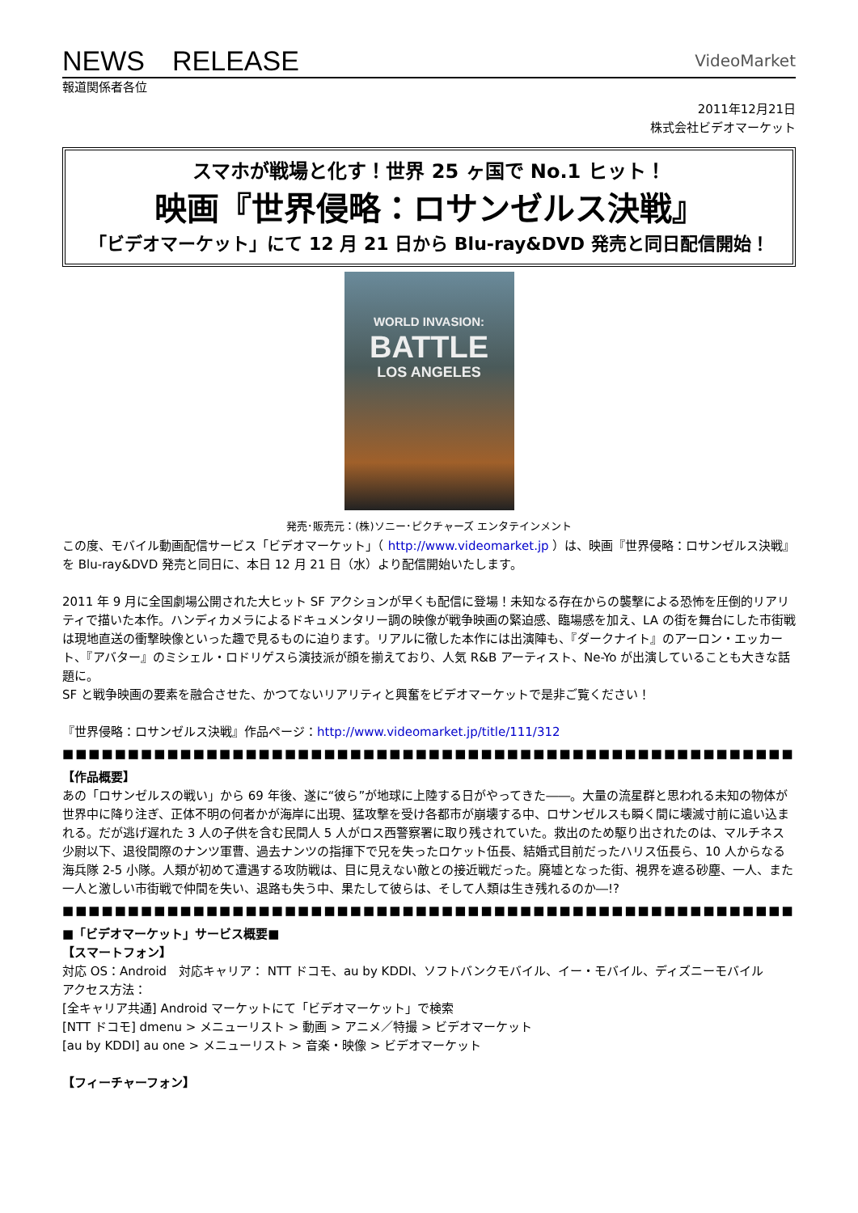NEWS　RELEASE
VideoMarket
報道関係者各位
2011年12月21日
株式会社ビデオマーケット
スマホが戦場と化す！世界 25 ヶ国で No.1 ヒット！
映画『世界侵略：ロサンゼルス決戦』
「ビデオマーケット」にて 12 月 21 日から Blu-ray&DVD 発売と同日配信開始！
WORLD INVASION:
BATTLE
LOS ANGELES
発売･販売元：(株)ソニー･ピクチャーズ エンタテインメント
この度、モバイル動画配信サービス「ビデオマーケット」（ http://www.videomarket.jp ）は、映画『世界侵略：ロサンゼルス決戦』を Blu-ray&DVD 発売と同日に、本日 12 月 21 日（水）より配信開始いたします。
2011 年 9 月に全国劇場公開された大ヒット SF アクションが早くも配信に登場！未知なる存在からの襲撃による恐怖を圧倒的リアリティで描いた本作。ハンディカメラによるドキュメンタリー調の映像が戦争映画の緊迫感、臨場感を加え、LA の街を舞台にした市街戦は現地直送の衝撃映像といった趣で見るものに迫ります。リアルに徹した本作には出演陣も、『ダークナイト』のアーロン・エッカート、『アバター』のミシェル・ロドリゲスら演技派が顔を揃えており、人気 R&B アーティスト、Ne-Yo が出演していることも大きな話題に。
SF と戦争映画の要素を融合させた、かつてないリアリティと興奮をビデオマーケットで是非ご覧ください！
『世界侵略：ロサンゼルス決戦』作品ページ：http://www.videomarket.jp/title/111/312
■■■■■■■■■■■■■■■■■■■■■■■■■■■■■■■■■■■■■■■■■■■■■■■■■■■■■■■■■■■■■■■■■■■■■■■■■■■■■■■■■■
【作品概要】
あの「ロサンゼルスの戦い」から 69 年後、遂に“彼ら”が地球に上陸する日がやってきた――。大量の流星群と思われる未知の物体が世界中に降り注ぎ、正体不明の何者かが海岸に出現、猛攻撃を受け各都市が崩壊する中、ロサンゼルスも瞬く間に壊滅寸前に追い込まれる。だが逃げ遅れた 3 人の子供を含む民間人 5 人がロス西警察署に取り残されていた。救出のため駆り出されたのは、マルチネス少尉以下、退役間際のナンツ軍曹、過去ナンツの指揮下で兄を失ったロケット伍長、結婚式目前だったハリス伍長ら、10 人からなる海兵隊 2-5 小隊。人類が初めて遭遇する攻防戦は、目に見えない敵との接近戦だった。廃墟となった街、視界を遮る砂塵、一人、また一人と激しい市街戦で仲間を失い、退路も失う中、果たして彼らは、そして人類は生き残れるのか―!?
■■■■■■■■■■■■■■■■■■■■■■■■■■■■■■■■■■■■■■■■■■■■■■■■■■■■■■■■■■■■■■■■■■■■■■■■■■■■■■■■■■
■「ビデオマーケット」サービス概要■
【スマートフォン】
対応 OS：Android　対応キャリア： NTT ドコモ、au by KDDI、ソフトバンクモバイル、イー・モバイル、ディズニーモバイル
アクセス方法：
[全キャリア共通] Android マーケットにて「ビデオマーケット」で検索
[NTT ドコモ] dmenu > メニューリスト > 動画 > アニメ／特撮 > ビデオマーケット
[au by KDDI] au one > メニューリスト > 音楽・映像 > ビデオマーケット
【フィーチャーフォン】